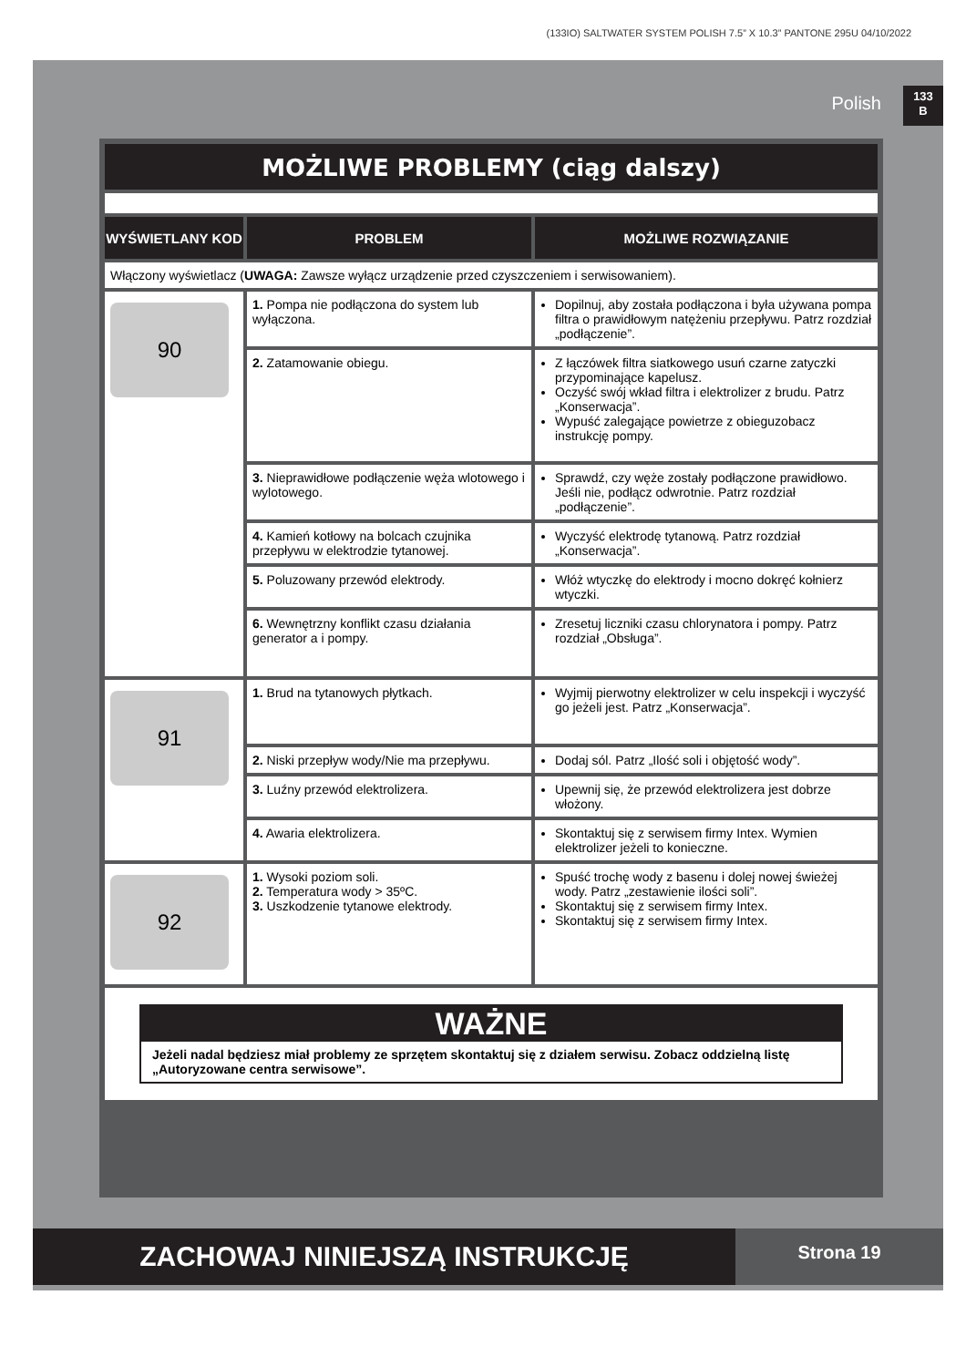(133IO) SALTWATER SYSTEM POLISH 7.5” X 10.3” PANTONE 295U 04/10/2022
Polish
133
B
MOŻLIWE PROBLEMY (ciąg dalszy)
| WYŚWIETLANY KOD | PROBLEM | MOŻLIWE ROZWIĄZANIE |
| --- | --- | --- |
| Włączony wyświetlacz ( UWAGA: Zawsze wyłącz urządzenie przed czyszczeniem i serwisowaniem). | | |
| 90 | 1. Pompa nie podłączona do system lub wyłączona. | Dopilnuj, aby została podłączona i była używana pompa filtra o prawidłowym natężeniu przepływu. Patrz rozdział „podłączenie”. |
| | 2. Zatamowanie obiegu. | Z łączówek filtra siatkowego usuń czarne zatyczki przypominające kapelusz. Oczyść swój wkład filtra i elektrolizer z brudu. Patrz „Konserwacja”. Wypuść zalegające powietrze z obieguzobacz instrukcję pompy. |
| | 3. Nieprawidłowe podłączenie węża wlotowego i wylotowego. | Sprawdź, czy węże zostały podłączone prawidłowo. Jeśli nie, podłącz odwrotnie. Patrz rozdział „podłączenie”. |
| | 4. Kamień kotłowy na bolcach czujnika przepływu w elektrodzie tytanowej. | Wyczyść elektrodę tytanową. Patrz rozdział „Konserwacja”. |
| | 5. Poluzowany przewód elektrody. | Włóż wtyczkę do elektrody i mocno dokręć kołnierz wtyczki. |
| | 6. Wewnętrzny konflikt czasu działania generator a i pompy. | Zresetuj liczniki czasu chlorynatora i pompy. Patrz rozdział „Obsługa”. |
| 91 | 1. Brud na tytanowych płytkach. | Wyjmij pierwotny elektrolizer w celu inspekcji i wyczyść go jeżeli jest. Patrz „Konserwacja”. |
| | 2. Niski przepływ wody/Nie ma przepływu. | Dodaj sól. Patrz „Ilość soli i objętość wody”. |
| | 3. Luźny przewód elektrolizera. | Upewnij się, że przewód elektrolizera jest dobrze włożony. |
| | 4. Awaria elektrolizera. | Skontaktuj się z serwisem firmy Intex. Wymien elektrolizer jeżeli to konieczne. |
| 92 | 1. Wysoki poziom soli. 2. Temperatura wody > 35ºC. 3. Uszkodzenie tytanowe elektrody. | Spuść trochę wody z basenu i dolej nowej świeżej wody. Patrz „zestawienie ilości soli”. Skontaktuj się z serwisem firmy Intex. Skontaktuj się z serwisem firmy Intex. |
| WAŻNE Jeżeli nadal będziesz miał problemy ze sprzętem skontaktuj się z działem serwisu. Zobacz oddzielną listę „Autoryzowane centra serwisowe”. | | |
ZACHOWAJ NINIEJSZĄ INSTRUKCJĘ
Strona 19